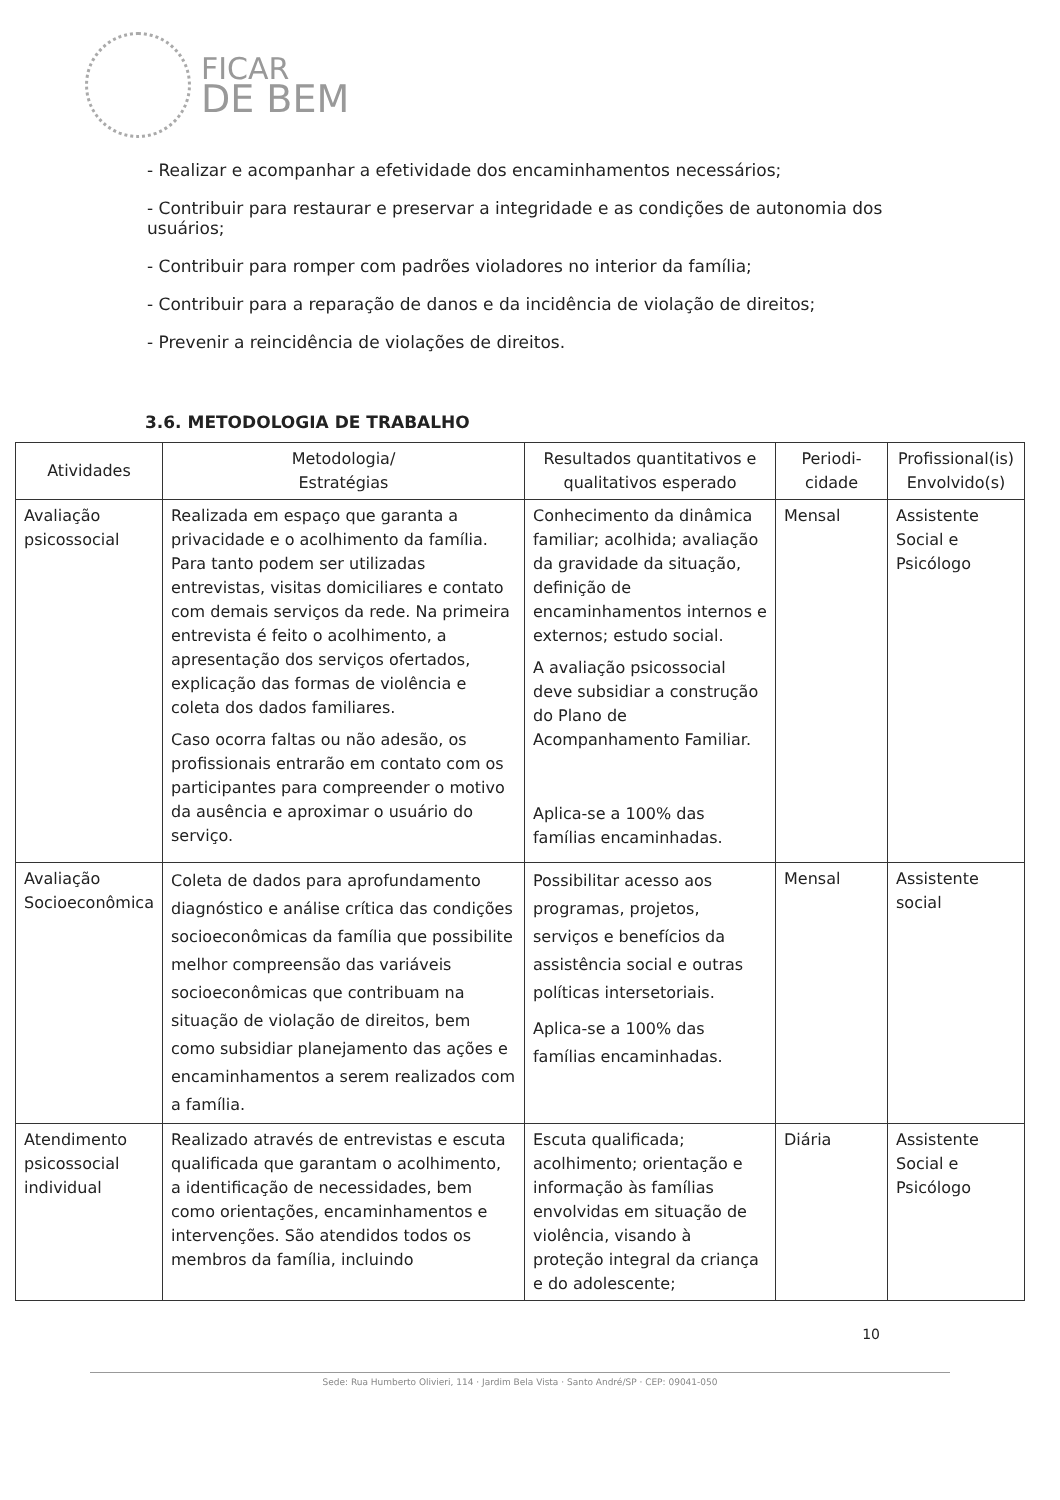FICAR
DE BEM
- Realizar e acompanhar a efetividade dos encaminhamentos necessários;
- Contribuir para restaurar e preservar a integridade e as condições de autonomia dos usuários;
- Contribuir para romper com padrões violadores no interior da família;
- Contribuir para a reparação de danos e da incidência de violação de direitos;
- Prevenir a reincidência de violações de direitos.
3.6. METODOLOGIA DE TRABALHO
| Atividades | Metodologia/ Estratégias | Resultados quantitativos e qualitativos esperado | Periodi- cidade | Profissional(is) Envolvido(s) |
| --- | --- | --- | --- | --- |
| Avaliação psicossocial | Realizada em espaço que garanta a privacidade e o acolhimento da família. Para tanto podem ser utilizadas entrevistas, visitas domiciliares e contato com demais serviços da rede. Na primeira entrevista é feito o acolhimento, a apresentação dos serviços ofertados, explicação das formas de violência e coleta dos dados familiares. Caso ocorra faltas ou não adesão, os profissionais entrarão em contato com os participantes para compreender o motivo da ausência e aproximar o usuário do serviço. | Conhecimento da dinâmica familiar; acolhida; avaliação da gravidade da situação, definição de encaminhamentos internos e externos; estudo social. A avaliação psicossocial deve subsidiar a construção do Plano de Acompanhamento Familiar. Aplica-se a 100% das famílias encaminhadas. | Mensal | Assistente Social e Psicólogo |
| Avaliação Socioeconômica | Coleta de dados para aprofundamento diagnóstico e análise crítica das condições socioeconômicas da família que possibilite melhor compreensão das variáveis socioeconômicas que contribuam na situação de violação de direitos, bem como subsidiar planejamento das ações e encaminhamentos a serem realizados com a família. | Possibilitar acesso aos programas, projetos, serviços e benefícios da assistência social e outras políticas intersetoriais. Aplica-se a 100% das famílias encaminhadas. | Mensal | Assistente social |
| Atendimento psicossocial individual | Realizado através de entrevistas e escuta qualificada que garantam o acolhimento, a identificação de necessidades, bem como orientações, encaminhamentos e intervenções. São atendidos todos os membros da família, incluindo | Escuta qualificada; acolhimento; orientação e informação às famílias envolvidas em situação de violência, visando à proteção integral da criança e do adolescente; | Diária | Assistente Social e Psicólogo |
10
Sede: Rua Humberto Olivieri, 114 · Jardim Bela Vista · Santo André/SP · CEP: 09041-050